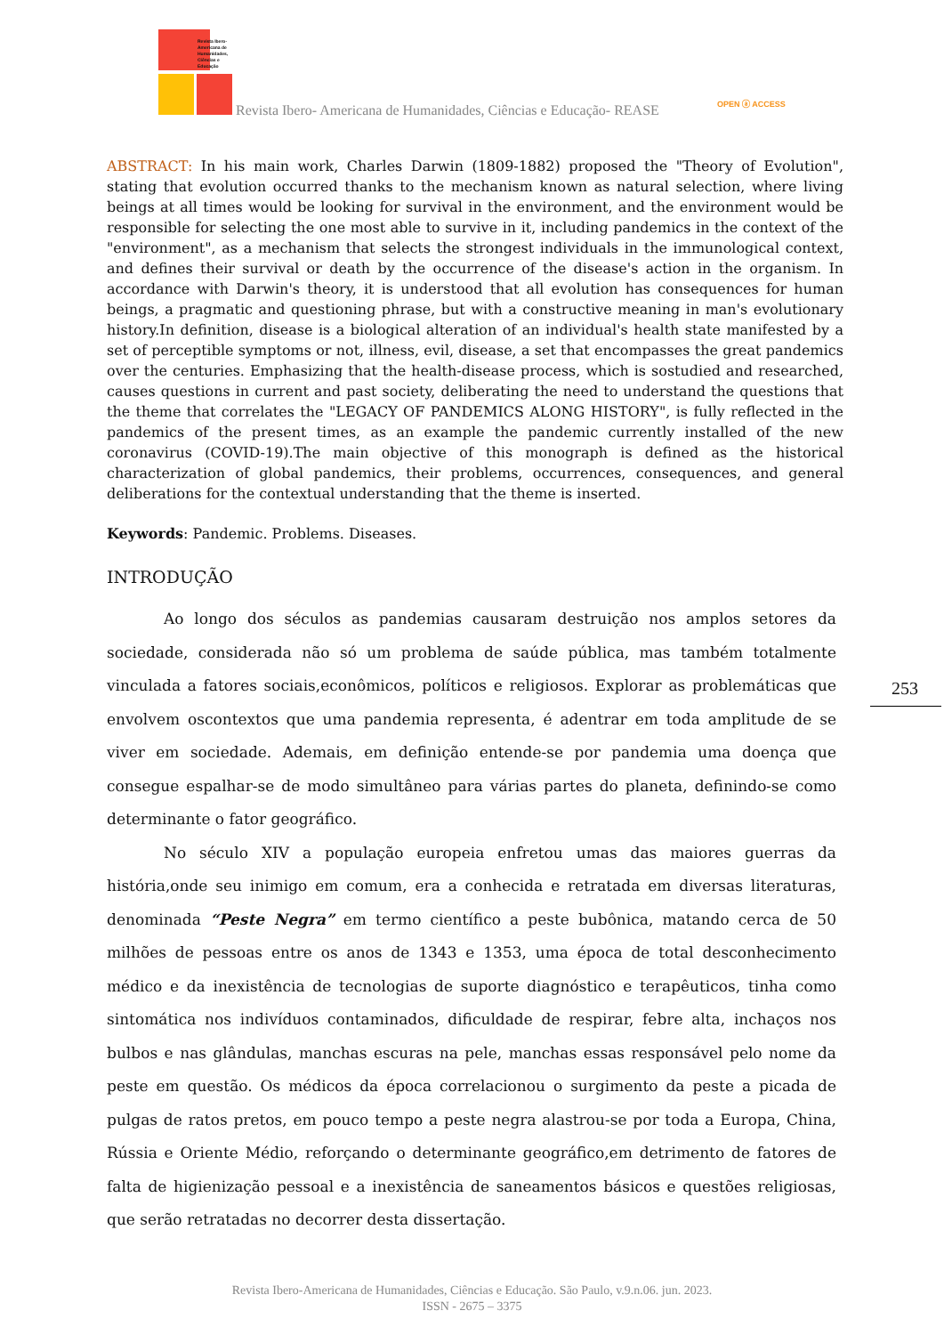Revista Ibero-
Americana de
Humanidades,
Ciências e
Educação
Revista Ibero- Americana de Humanidades, Ciências e Educação- REASE
OPEN ⓐ ACCESS
ABSTRACT: In his main work, Charles Darwin (1809-1882) proposed the "Theory of Evolution", stating that evolution occurred thanks to the mechanism known as natural selection, where living beings at all times would be looking for survival in the environment, and the environment would be responsible for selecting the one most able to survive in it, including pandemics in the context of the "environment", as a mechanism that selects the strongest individuals in the immunological context, and defines their survival or death by the occurrence of the disease's action in the organism. In accordance with Darwin's theory, it is understood that all evolution has consequences for human beings, a pragmatic and questioning phrase, but with a constructive meaning in man's evolutionary history.In definition, disease is a biological alteration of an individual's health state manifested by a set of perceptible symptoms or not, illness, evil, disease, a set that encompasses the great pandemics over the centuries. Emphasizing that the health-disease process, which is sostudied and researched, causes questions in current and past society, deliberating the need to understand the questions that the theme that correlates the "LEGACY OF PANDEMICS ALONG HISTORY", is fully reflected in the pandemics of the present times, as an example the pandemic currently installed of the new coronavirus (COVID-19).The main objective of this monograph is defined as the historical characterization of global pandemics, their problems, occurrences, consequences, and general deliberations for the contextual understanding that the theme is inserted.
Keywords: Pandemic. Problems. Diseases.
INTRODUÇÃO
Ao longo dos séculos as pandemias causaram destruição nos amplos setores da sociedade, considerada não só um problema de saúde pública, mas também totalmente vinculada a fatores sociais,econômicos, políticos e religiosos. Explorar as problemáticas que envolvem oscontextos que uma pandemia representa, é adentrar em toda amplitude de se viver em sociedade. Ademais, em definição entende-se por pandemia uma doença que consegue espalhar-se de modo simultâneo para várias partes do planeta, definindo-se como determinante o fator geográfico.
No século XIV a população europeia enfretou umas das maiores guerras da história,onde seu inimigo em comum, era a conhecida e retratada em diversas literaturas, denominada “Peste Negra” em termo científico a peste bubônica, matando cerca de 50 milhões de pessoas entre os anos de 1343 e 1353, uma época de total desconhecimento médico e da inexistência de tecnologias de suporte diagnóstico e terapêuticos, tinha como sintomática nos indivíduos contaminados, dificuldade de respirar, febre alta, inchaços nos bulbos e nas glândulas, manchas escuras na pele, manchas essas responsável pelo nome da peste em questão. Os médicos da época correlacionou o surgimento da peste a picada de pulgas de ratos pretos, em pouco tempo a peste negra alastrou-se por toda a Europa, China, Rússia e Oriente Médio, reforçando o determinante geográfico,em detrimento de fatores de falta de higienização pessoal e a inexistência de saneamentos básicos e questões religiosas, que serão retratadas no decorrer desta dissertação.
253
Revista Ibero-Americana de Humanidades, Ciências e Educação. São Paulo, v.9.n.06. jun. 2023.
ISSN - 2675 – 3375